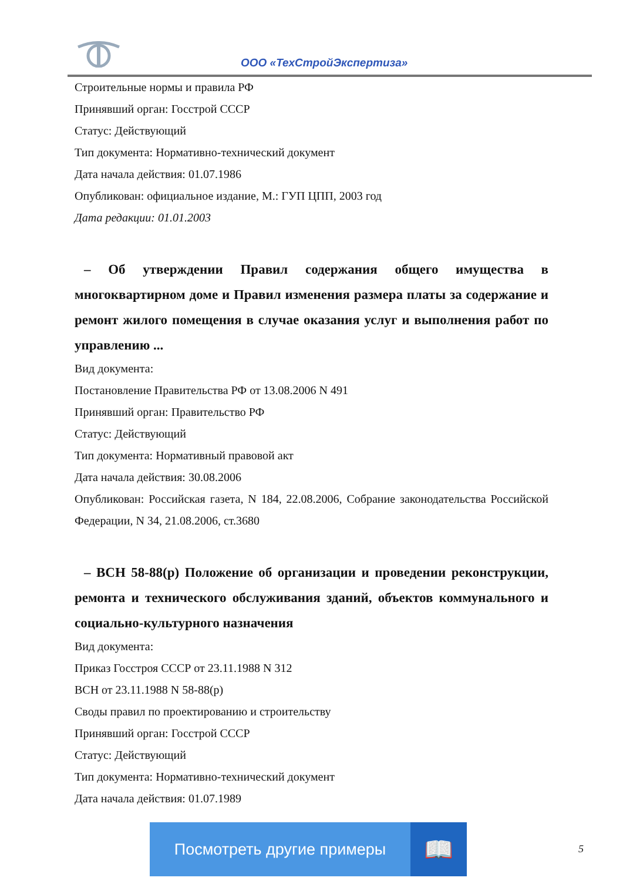ООО «ТехСтройЭкспертиза»
Строительные нормы и правила РФ
Принявший орган: Госстрой СССР
Статус: Действующий
Тип документа: Нормативно-технический документ
Дата начала действия: 01.07.1986
Опубликован: официальное издание, М.: ГУП ЦПП, 2003 год
Дата редакции: 01.01.2003
– Об утверждении Правил содержания общего имущества в многоквартирном доме и Правил изменения размера платы за содержание и ремонт жилого помещения в случае оказания услуг и выполнения работ по управлению ...
Вид документа:
Постановление Правительства РФ от 13.08.2006 N 491
Принявший орган: Правительство РФ
Статус: Действующий
Тип документа: Нормативный правовой акт
Дата начала действия: 30.08.2006
Опубликован: Российская газета, N 184, 22.08.2006, Собрание законодательства Российской Федерации, N 34, 21.08.2006, ст.3680
– ВСН 58-88(р) Положение об организации и проведении реконструкции, ремонта и технического обслуживания зданий, объектов коммунального и социально-культурного назначения
Вид документа:
Приказ Госстроя СССР от 23.11.1988 N 312
ВСН от 23.11.1988 N 58-88(р)
Своды правил по проектированию и строительству
Принявший орган: Госстрой СССР
Статус: Действующий
Тип документа: Нормативно-технический документ
Дата начала действия: 01.07.1989
Посмотреть другие примеры
📖
5